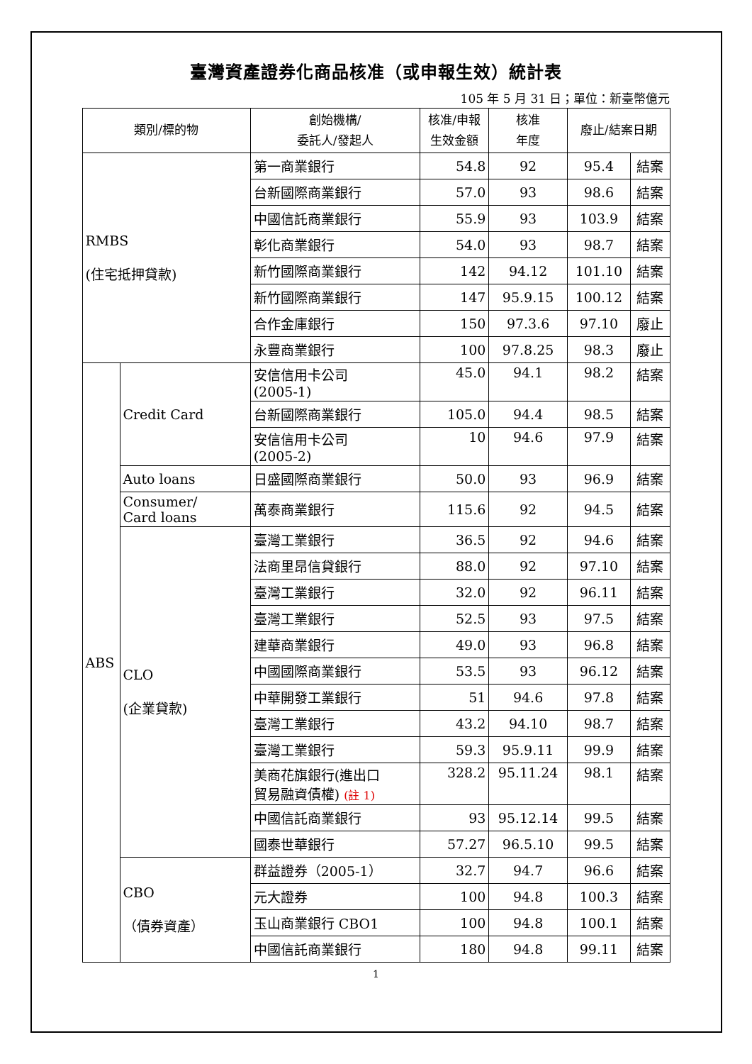臺灣資產證券化商品核准（或申報生效）統計表
105 年 5 月 31 日；單位：新臺幣億元
| 類別/標的物 | | 創始機構/ 委託人/發起人 | 核准/申報 生效金額 | 核准 年度 | 廢止/結案日期 | |
| --- | --- | --- | --- | --- | --- | --- |
| RMBS (住宅抵押貸款) | | 第一商業銀行 | 54.8 | 92 | 95.4 | 結案 |
| | | 台新國際商業銀行 | 57.0 | 93 | 98.6 | 結案 |
| | | 中國信託商業銀行 | 55.9 | 93 | 103.9 | 結案 |
| | | 彰化商業銀行 | 54.0 | 93 | 98.7 | 結案 |
| | | 新竹國際商業銀行 | 142 | 94.12 | 101.10 | 結案 |
| | | 新竹國際商業銀行 | 147 | 95.9.15 | 100.12 | 結案 |
| | | 合作金庫銀行 | 150 | 97.3.6 | 97.10 | 廢止 |
| | | 永豐商業銀行 | 100 | 97.8.25 | 98.3 | 廢止 |
| ABS | Credit Card | 安信信用卡公司 (2005-1) | 45.0 | 94.1 | 98.2 | 結案 |
| | | 台新國際商業銀行 | 105.0 | 94.4 | 98.5 | 結案 |
| | | 安信信用卡公司 (2005-2) | 10 | 94.6 | 97.9 | 結案 |
| | Auto loans | 日盛國際商業銀行 | 50.0 | 93 | 96.9 | 結案 |
| | Consumer/ Card loans | 萬泰商業銀行 | 115.6 | 92 | 94.5 | 結案 |
| | CLO (企業貸款) | 臺灣工業銀行 | 36.5 | 92 | 94.6 | 結案 |
| | | 法商里昂信貸銀行 | 88.0 | 92 | 97.10 | 結案 |
| | | 臺灣工業銀行 | 32.0 | 92 | 96.11 | 結案 |
| | | 臺灣工業銀行 | 52.5 | 93 | 97.5 | 結案 |
| | | 建華商業銀行 | 49.0 | 93 | 96.8 | 結案 |
| | | 中國國際商業銀行 | 53.5 | 93 | 96.12 | 結案 |
| | | 中華開發工業銀行 | 51 | 94.6 | 97.8 | 結案 |
| | | 臺灣工業銀行 | 43.2 | 94.10 | 98.7 | 結案 |
| | | 臺灣工業銀行 | 59.3 | 95.9.11 | 99.9 | 結案 |
| | | 美商花旗銀行(進出口 貿易融資債權) (註 1) | 328.2 | 95.11.24 | 98.1 | 結案 |
| | | 中國信託商業銀行 | 93 | 95.12.14 | 99.5 | 結案 |
| | | 國泰世華銀行 | 57.27 | 96.5.10 | 99.5 | 結案 |
| | CBO （債券資產） | 群益證券（2005-1） | 32.7 | 94.7 | 96.6 | 結案 |
| | | 元大證券 | 100 | 94.8 | 100.3 | 結案 |
| | | 玉山商業銀行 CBO1 | 100 | 94.8 | 100.1 | 結案 |
| | | 中國信託商業銀行 | 180 | 94.8 | 99.11 | 結案 |
1